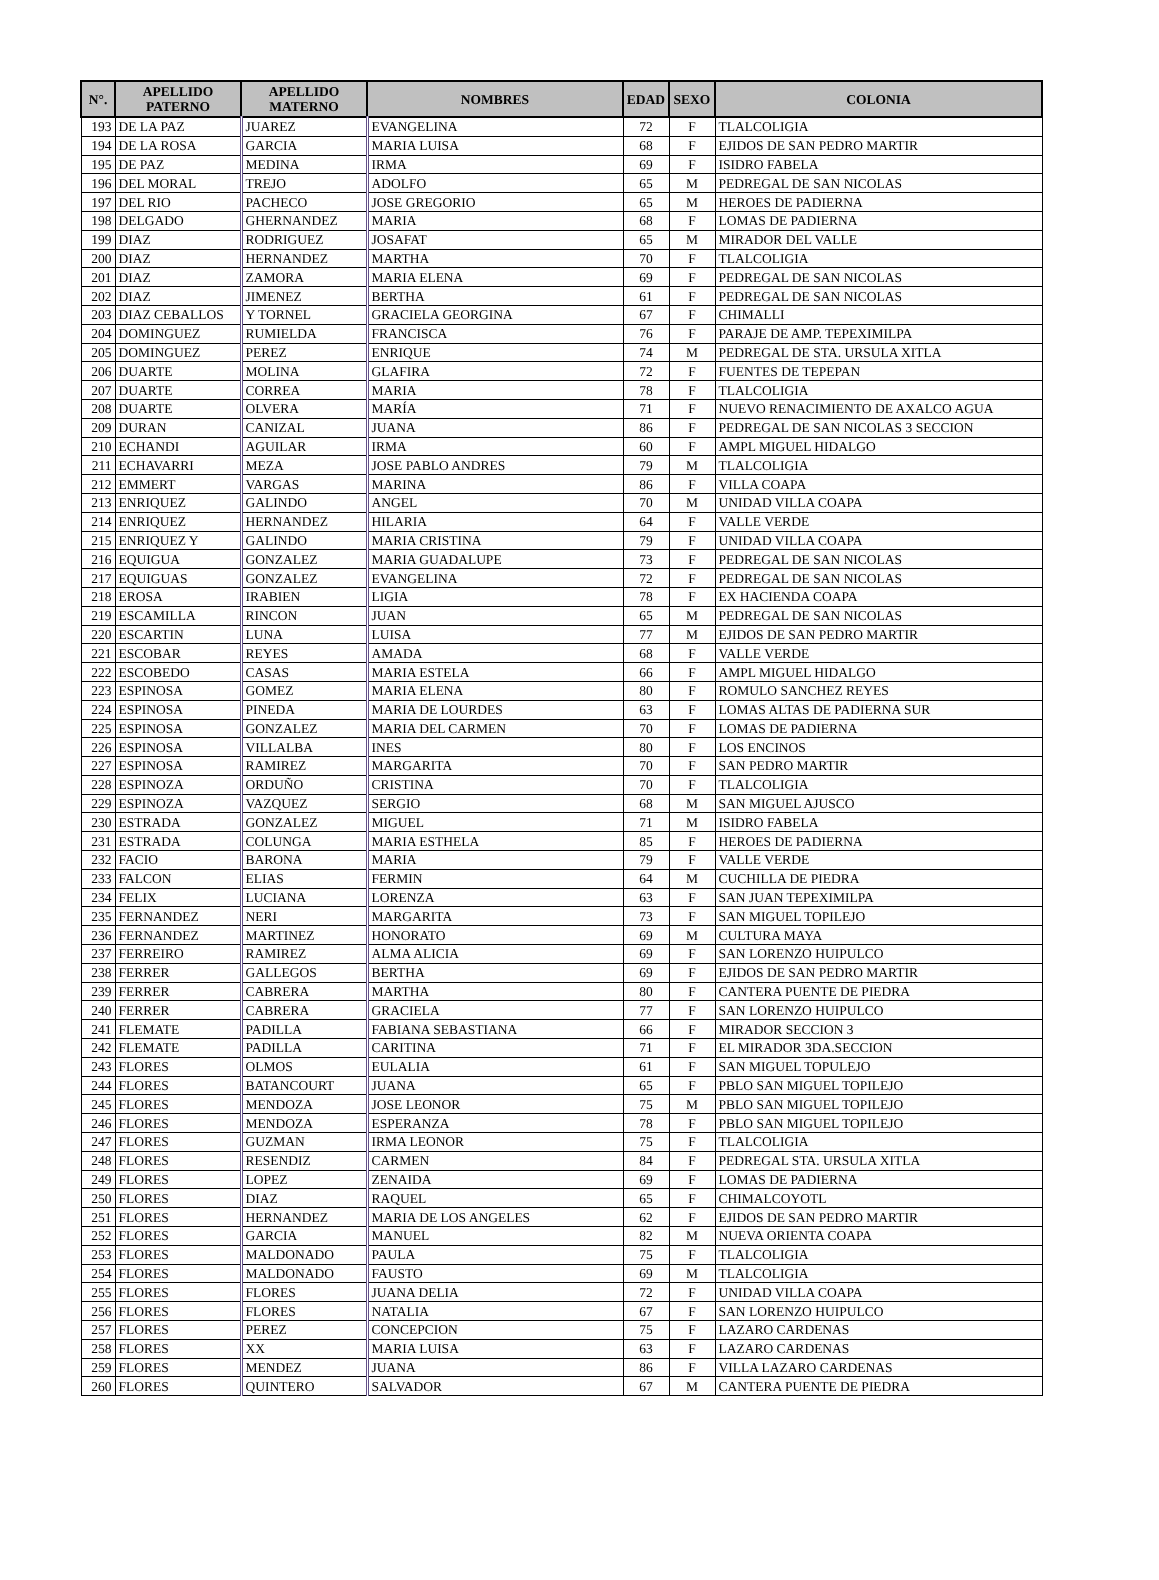| N°. | APELLIDO PATERNO | APELLIDO MATERNO | NOMBRES | EDAD | SEXO | COLONIA |
| --- | --- | --- | --- | --- | --- | --- |
| 193 | DE LA PAZ | JUAREZ | EVANGELINA | 72 | F | TLALCOLIGIA |
| 194 | DE LA ROSA | GARCIA | MARIA LUISA | 68 | F | EJIDOS DE SAN PEDRO MARTIR |
| 195 | DE PAZ | MEDINA | IRMA | 69 | F | ISIDRO FABELA |
| 196 | DEL MORAL | TREJO | ADOLFO | 65 | M | PEDREGAL DE SAN NICOLAS |
| 197 | DEL RIO | PACHECO | JOSE GREGORIO | 65 | M | HEROES DE PADIERNA |
| 198 | DELGADO | GHERNANDEZ | MARIA | 68 | F | LOMAS DE PADIERNA |
| 199 | DIAZ | RODRIGUEZ | JOSAFAT | 65 | M | MIRADOR DEL VALLE |
| 200 | DIAZ | HERNANDEZ | MARTHA | 70 | F | TLALCOLIGIA |
| 201 | DIAZ | ZAMORA | MARIA ELENA | 69 | F | PEDREGAL DE SAN NICOLAS |
| 202 | DIAZ | JIMENEZ | BERTHA | 61 | F | PEDREGAL DE SAN NICOLAS |
| 203 | DIAZ CEBALLOS | Y TORNEL | GRACIELA GEORGINA | 67 | F | CHIMALLI |
| 204 | DOMINGUEZ | RUMIELDA | FRANCISCA | 76 | F | PARAJE DE AMP. TEPEXIMILPA |
| 205 | DOMINGUEZ | PEREZ | ENRIQUE | 74 | M | PEDREGAL DE STA. URSULA XITLA |
| 206 | DUARTE | MOLINA | GLAFIRA | 72 | F | FUENTES DE TEPEPAN |
| 207 | DUARTE | CORREA | MARIA | 78 | F | TLALCOLIGIA |
| 208 | DUARTE | OLVERA | MARÍA | 71 | F | NUEVO RENACIMIENTO DE AXALCO AGUA |
| 209 | DURAN | CANIZAL | JUANA | 86 | F | PEDREGAL DE SAN NICOLAS 3 SECCION |
| 210 | ECHANDI | AGUILAR | IRMA | 60 | F | AMPL MIGUEL HIDALGO |
| 211 | ECHAVARRI | MEZA | JOSE PABLO ANDRES | 79 | M | TLALCOLIGIA |
| 212 | EMMERT | VARGAS | MARINA | 86 | F | VILLA COAPA |
| 213 | ENRIQUEZ | GALINDO | ANGEL | 70 | M | UNIDAD VILLA COAPA |
| 214 | ENRIQUEZ | HERNANDEZ | HILARIA | 64 | F | VALLE VERDE |
| 215 | ENRIQUEZ Y | GALINDO | MARIA CRISTINA | 79 | F | UNIDAD VILLA COAPA |
| 216 | EQUIGUA | GONZALEZ | MARIA GUADALUPE | 73 | F | PEDREGAL DE SAN NICOLAS |
| 217 | EQUIGUAS | GONZALEZ | EVANGELINA | 72 | F | PEDREGAL DE SAN NICOLAS |
| 218 | EROSA | IRABIEN | LIGIA | 78 | F | EX HACIENDA COAPA |
| 219 | ESCAMILLA | RINCON | JUAN | 65 | M | PEDREGAL DE SAN NICOLAS |
| 220 | ESCARTIN | LUNA | LUISA | 77 | M | EJIDOS DE SAN PEDRO MARTIR |
| 221 | ESCOBAR | REYES | AMADA | 68 | F | VALLE VERDE |
| 222 | ESCOBEDO | CASAS | MARIA ESTELA | 66 | F | AMPL MIGUEL HIDALGO |
| 223 | ESPINOSA | GOMEZ | MARIA ELENA | 80 | F | ROMULO SANCHEZ REYES |
| 224 | ESPINOSA | PINEDA | MARIA DE LOURDES | 63 | F | LOMAS ALTAS DE PADIERNA SUR |
| 225 | ESPINOSA | GONZALEZ | MARIA DEL CARMEN | 70 | F | LOMAS DE PADIERNA |
| 226 | ESPINOSA | VILLALBA | INES | 80 | F | LOS ENCINOS |
| 227 | ESPINOSA | RAMIREZ | MARGARITA | 70 | F | SAN PEDRO MARTIR |
| 228 | ESPINOZA | ORDUÑO | CRISTINA | 70 | F | TLALCOLIGIA |
| 229 | ESPINOZA | VAZQUEZ | SERGIO | 68 | M | SAN MIGUEL AJUSCO |
| 230 | ESTRADA | GONZALEZ | MIGUEL | 71 | M | ISIDRO FABELA |
| 231 | ESTRADA | COLUNGA | MARIA ESTHELA | 85 | F | HEROES DE PADIERNA |
| 232 | FACIO | BARONA | MARIA | 79 | F | VALLE VERDE |
| 233 | FALCON | ELIAS | FERMIN | 64 | M | CUCHILLA DE PIEDRA |
| 234 | FELIX | LUCIANA | LORENZA | 63 | F | SAN JUAN TEPEXIMILPA |
| 235 | FERNANDEZ | NERI | MARGARITA | 73 | F | SAN MIGUEL TOPILEJO |
| 236 | FERNANDEZ | MARTINEZ | HONORATO | 69 | M | CULTURA MAYA |
| 237 | FERREIRO | RAMIREZ | ALMA ALICIA | 69 | F | SAN LORENZO HUIPULCO |
| 238 | FERRER | GALLEGOS | BERTHA | 69 | F | EJIDOS DE SAN PEDRO MARTIR |
| 239 | FERRER | CABRERA | MARTHA | 80 | F | CANTERA PUENTE DE PIEDRA |
| 240 | FERRER | CABRERA | GRACIELA | 77 | F | SAN LORENZO HUIPULCO |
| 241 | FLEMATE | PADILLA | FABIANA SEBASTIANA | 66 | F | MIRADOR SECCION 3 |
| 242 | FLEMATE | PADILLA | CARITINA | 71 | F | EL MIRADOR 3DA.SECCION |
| 243 | FLORES | OLMOS | EULALIA | 61 | F | SAN MIGUEL TOPULEJO |
| 244 | FLORES | BATANCOURT | JUANA | 65 | F | PBLO SAN MIGUEL TOPILEJO |
| 245 | FLORES | MENDOZA | JOSE LEONOR | 75 | M | PBLO SAN MIGUEL TOPILEJO |
| 246 | FLORES | MENDOZA | ESPERANZA | 78 | F | PBLO SAN MIGUEL TOPILEJO |
| 247 | FLORES | GUZMAN | IRMA LEONOR | 75 | F | TLALCOLIGIA |
| 248 | FLORES | RESENDIZ | CARMEN | 84 | F | PEDREGAL STA. URSULA XITLA |
| 249 | FLORES | LOPEZ | ZENAIDA | 69 | F | LOMAS DE PADIERNA |
| 250 | FLORES | DIAZ | RAQUEL | 65 | F | CHIMALCOYOTL |
| 251 | FLORES | HERNANDEZ | MARIA DE LOS ANGELES | 62 | F | EJIDOS DE SAN PEDRO MARTIR |
| 252 | FLORES | GARCIA | MANUEL | 82 | M | NUEVA ORIENTA COAPA |
| 253 | FLORES | MALDONADO | PAULA | 75 | F | TLALCOLIGIA |
| 254 | FLORES | MALDONADO | FAUSTO | 69 | M | TLALCOLIGIA |
| 255 | FLORES | FLORES | JUANA DELIA | 72 | F | UNIDAD VILLA COAPA |
| 256 | FLORES | FLORES | NATALIA | 67 | F | SAN LORENZO HUIPULCO |
| 257 | FLORES | PEREZ | CONCEPCION | 75 | F | LAZARO CARDENAS |
| 258 | FLORES | XX | MARIA LUISA | 63 | F | LAZARO CARDENAS |
| 259 | FLORES | MENDEZ | JUANA | 86 | F | VILLA LAZARO CARDENAS |
| 260 | FLORES | QUINTERO | SALVADOR | 67 | M | CANTERA PUENTE DE PIEDRA |